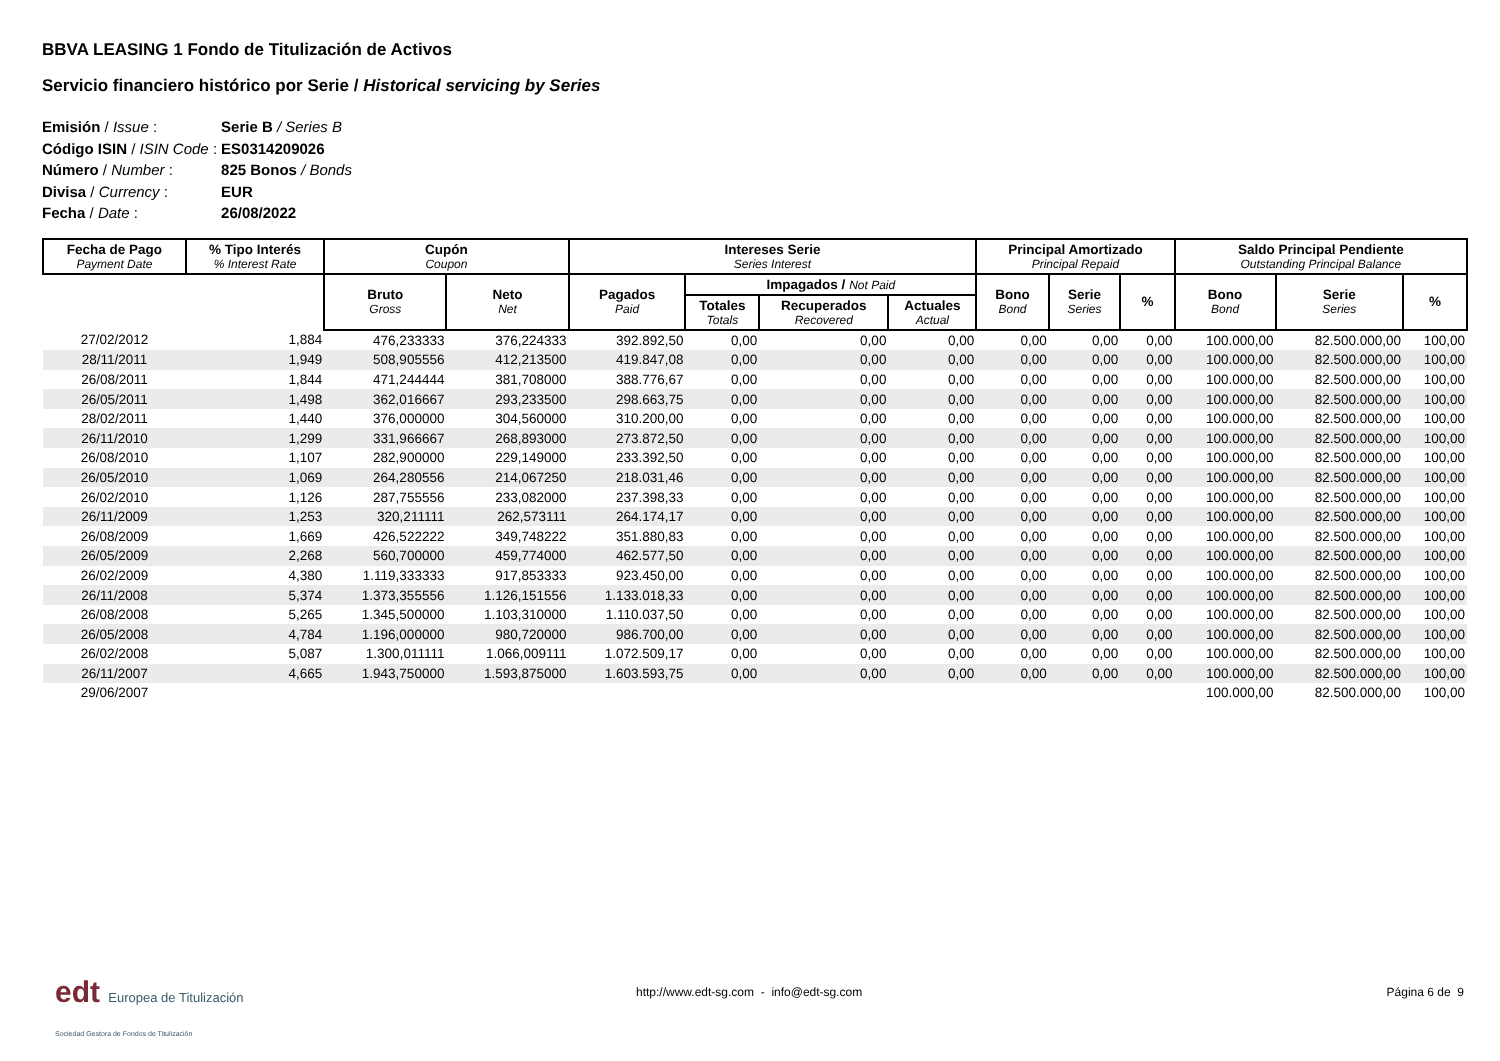BBVA LEASING 1 Fondo de Titulización de Activos
Servicio financiero histórico por Serie / Historical servicing by Series
| Emisión / Issue : | Serie B / Series B |
| Código ISIN / ISIN Code : | ES0314209026 |
| Número / Number : | 825 Bonos / Bonds |
| Divisa / Currency : | EUR |
| Fecha / Date : | 26/08/2022 |
| Fecha de Pago Payment Date | % Tipo Interés % Interest Rate | Cupón Coupon | | Intereses Serie Series Interest | | | | Principal Amortizado Principal Repaid | | | Saldo Principal Pendiente Outstanding Principal Balance | | |
| --- | --- | --- | --- | --- | --- | --- | --- | --- | --- | --- | --- | --- | --- |
| | | Bruto Gross | Neto Net | Pagados Paid | Impagados / Not Paid | | | Bono Bond | Serie Series | % | Bono Bond | Serie Series | % |
| | | | | | Totales Totals | Recuperados Recovered | Actuales Actual | | | | | | |
| 27/02/2012 | 1,884 | 476,233333 | 376,224333 | 392.892,50 | 0,00 | 0,00 | 0,00 | 0,00 | 0,00 | 0,00 | 100.000,00 | 82.500.000,00 | 100,00 |
| 28/11/2011 | 1,949 | 508,905556 | 412,213500 | 419.847,08 | 0,00 | 0,00 | 0,00 | 0,00 | 0,00 | 0,00 | 100.000,00 | 82.500.000,00 | 100,00 |
| 26/08/2011 | 1,844 | 471,244444 | 381,708000 | 388.776,67 | 0,00 | 0,00 | 0,00 | 0,00 | 0,00 | 0,00 | 100.000,00 | 82.500.000,00 | 100,00 |
| 26/05/2011 | 1,498 | 362,016667 | 293,233500 | 298.663,75 | 0,00 | 0,00 | 0,00 | 0,00 | 0,00 | 0,00 | 100.000,00 | 82.500.000,00 | 100,00 |
| 28/02/2011 | 1,440 | 376,000000 | 304,560000 | 310.200,00 | 0,00 | 0,00 | 0,00 | 0,00 | 0,00 | 0,00 | 100.000,00 | 82.500.000,00 | 100,00 |
| 26/11/2010 | 1,299 | 331,966667 | 268,893000 | 273.872,50 | 0,00 | 0,00 | 0,00 | 0,00 | 0,00 | 0,00 | 100.000,00 | 82.500.000,00 | 100,00 |
| 26/08/2010 | 1,107 | 282,900000 | 229,149000 | 233.392,50 | 0,00 | 0,00 | 0,00 | 0,00 | 0,00 | 0,00 | 100.000,00 | 82.500.000,00 | 100,00 |
| 26/05/2010 | 1,069 | 264,280556 | 214,067250 | 218.031,46 | 0,00 | 0,00 | 0,00 | 0,00 | 0,00 | 0,00 | 100.000,00 | 82.500.000,00 | 100,00 |
| 26/02/2010 | 1,126 | 287,755556 | 233,082000 | 237.398,33 | 0,00 | 0,00 | 0,00 | 0,00 | 0,00 | 0,00 | 100.000,00 | 82.500.000,00 | 100,00 |
| 26/11/2009 | 1,253 | 320,211111 | 262,573111 | 264.174,17 | 0,00 | 0,00 | 0,00 | 0,00 | 0,00 | 0,00 | 100.000,00 | 82.500.000,00 | 100,00 |
| 26/08/2009 | 1,669 | 426,522222 | 349,748222 | 351.880,83 | 0,00 | 0,00 | 0,00 | 0,00 | 0,00 | 0,00 | 100.000,00 | 82.500.000,00 | 100,00 |
| 26/05/2009 | 2,268 | 560,700000 | 459,774000 | 462.577,50 | 0,00 | 0,00 | 0,00 | 0,00 | 0,00 | 0,00 | 100.000,00 | 82.500.000,00 | 100,00 |
| 26/02/2009 | 4,380 | 1.119,333333 | 917,853333 | 923.450,00 | 0,00 | 0,00 | 0,00 | 0,00 | 0,00 | 0,00 | 100.000,00 | 82.500.000,00 | 100,00 |
| 26/11/2008 | 5,374 | 1.373,355556 | 1.126,151556 | 1.133.018,33 | 0,00 | 0,00 | 0,00 | 0,00 | 0,00 | 0,00 | 100.000,00 | 82.500.000,00 | 100,00 |
| 26/08/2008 | 5,265 | 1.345,500000 | 1.103,310000 | 1.110.037,50 | 0,00 | 0,00 | 0,00 | 0,00 | 0,00 | 0,00 | 100.000,00 | 82.500.000,00 | 100,00 |
| 26/05/2008 | 4,784 | 1.196,000000 | 980,720000 | 986.700,00 | 0,00 | 0,00 | 0,00 | 0,00 | 0,00 | 0,00 | 100.000,00 | 82.500.000,00 | 100,00 |
| 26/02/2008 | 5,087 | 1.300,011111 | 1.066,009111 | 1.072.509,17 | 0,00 | 0,00 | 0,00 | 0,00 | 0,00 | 0,00 | 100.000,00 | 82.500.000,00 | 100,00 |
| 26/11/2007 | 4,665 | 1.943,750000 | 1.593,875000 | 1.603.593,75 | 0,00 | 0,00 | 0,00 | 0,00 | 0,00 | 0,00 | 100.000,00 | 82.500.000,00 | 100,00 |
| 29/06/2007 | | | | | | | | | | | 100.000,00 | 82.500.000,00 | 100,00 |
edt Europea de Titulización
Sociedad Gestora de Fondos de Titulización
http://www.edt-sg.com - info@edt-sg.com
Página 6 de 9